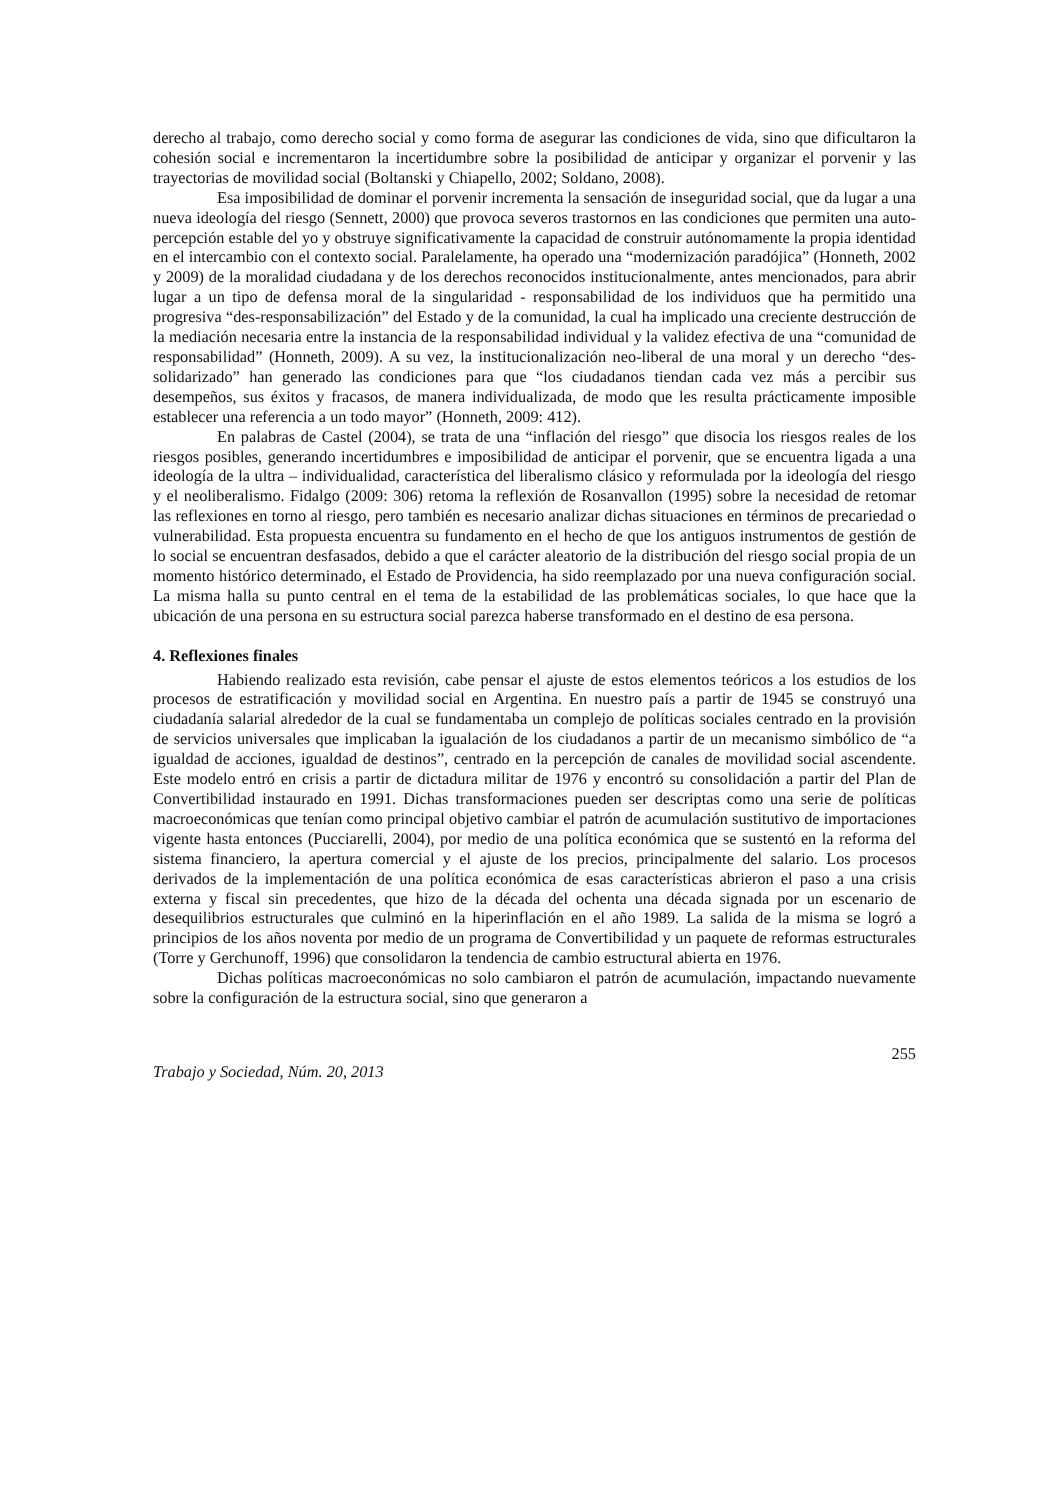derecho al trabajo, como derecho social y como forma de asegurar las condiciones de vida, sino que dificultaron la cohesión social e incrementaron la incertidumbre sobre la posibilidad de anticipar y organizar el porvenir y las trayectorias de movilidad social (Boltanski y Chiapello, 2002; Soldano, 2008).
Esa imposibilidad de dominar el porvenir incrementa la sensación de inseguridad social, que da lugar a una nueva ideología del riesgo (Sennett, 2000) que provoca severos trastornos en las condiciones que permiten una auto-percepción estable del yo y obstruye significativamente la capacidad de construir autónomamente la propia identidad en el intercambio con el contexto social. Paralelamente, ha operado una “modernización paradójica” (Honneth, 2002 y 2009) de la moralidad ciudadana y de los derechos reconocidos institucionalmente, antes mencionados, para abrir lugar a un tipo de defensa moral de la singularidad - responsabilidad de los individuos que ha permitido una progresiva “des-responsabilización” del Estado y de la comunidad, la cual ha implicado una creciente destrucción de la mediación necesaria entre la instancia de la responsabilidad individual y la validez efectiva de una “comunidad de responsabilidad” (Honneth, 2009). A su vez, la institucionalización neo-liberal de una moral y un derecho “des-solidarizado” han generado las condiciones para que “los ciudadanos tiendan cada vez más a percibir sus desempeños, sus éxitos y fracasos, de manera individualizada, de modo que les resulta prácticamente imposible establecer una referencia a un todo mayor” (Honneth, 2009: 412).
En palabras de Castel (2004), se trata de una “inflación del riesgo” que disocia los riesgos reales de los riesgos posibles, generando incertidumbres e imposibilidad de anticipar el porvenir, que se encuentra ligada a una ideología de la ultra – individualidad, característica del liberalismo clásico y reformulada por la ideología del riesgo y el neoliberalismo. Fidalgo (2009: 306) retoma la reflexión de Rosanvallon (1995) sobre la necesidad de retomar las reflexiones en torno al riesgo, pero también es necesario analizar dichas situaciones en términos de precariedad o vulnerabilidad. Esta propuesta encuentra su fundamento en el hecho de que los antiguos instrumentos de gestión de lo social se encuentran desfasados, debido a que el carácter aleatorio de la distribución del riesgo social propia de un momento histórico determinado, el Estado de Providencia, ha sido reemplazado por una nueva configuración social. La misma halla su punto central en el tema de la estabilidad de las problemáticas sociales, lo que hace que la ubicación de una persona en su estructura social parezca haberse transformado en el destino de esa persona.
4. Reflexiones finales
Habiendo realizado esta revisión, cabe pensar el ajuste de estos elementos teóricos a los estudios de los procesos de estratificación y movilidad social en Argentina. En nuestro país a partir de 1945 se construyó una ciudadanía salarial alrededor de la cual se fundamentaba un complejo de políticas sociales centrado en la provisión de servicios universales que implicaban la igualación de los ciudadanos a partir de un mecanismo simbólico de “a igualdad de acciones, igualdad de destinos”, centrado en la percepción de canales de movilidad social ascendente. Este modelo entró en crisis a partir de dictadura militar de 1976 y encontró su consolidación a partir del Plan de Convertibilidad instaurado en 1991. Dichas transformaciones pueden ser descriptas como una serie de políticas macroeconómicas que tenían como principal objetivo cambiar el patrón de acumulación sustitutivo de importaciones vigente hasta entonces (Pucciarelli, 2004), por medio de una política económica que se sustentó en la reforma del sistema financiero, la apertura comercial y el ajuste de los precios, principalmente del salario. Los procesos derivados de la implementación de una política económica de esas características abrieron el paso a una crisis externa y fiscal sin precedentes, que hizo de la década del ochenta una década signada por un escenario de desequilibrios estructurales que culminó en la hiperinflación en el año 1989. La salida de la misma se logró a principios de los años noventa por medio de un programa de Convertibilidad y un paquete de reformas estructurales (Torre y Gerchunoff, 1996) que consolidaron la tendencia de cambio estructural abierta en 1976.
Dichas políticas macroeconómicas no solo cambiaron el patrón de acumulación, impactando nuevamente sobre la configuración de la estructura social, sino que generaron a
Trabajo y Sociedad, Núm. 20, 2013 255